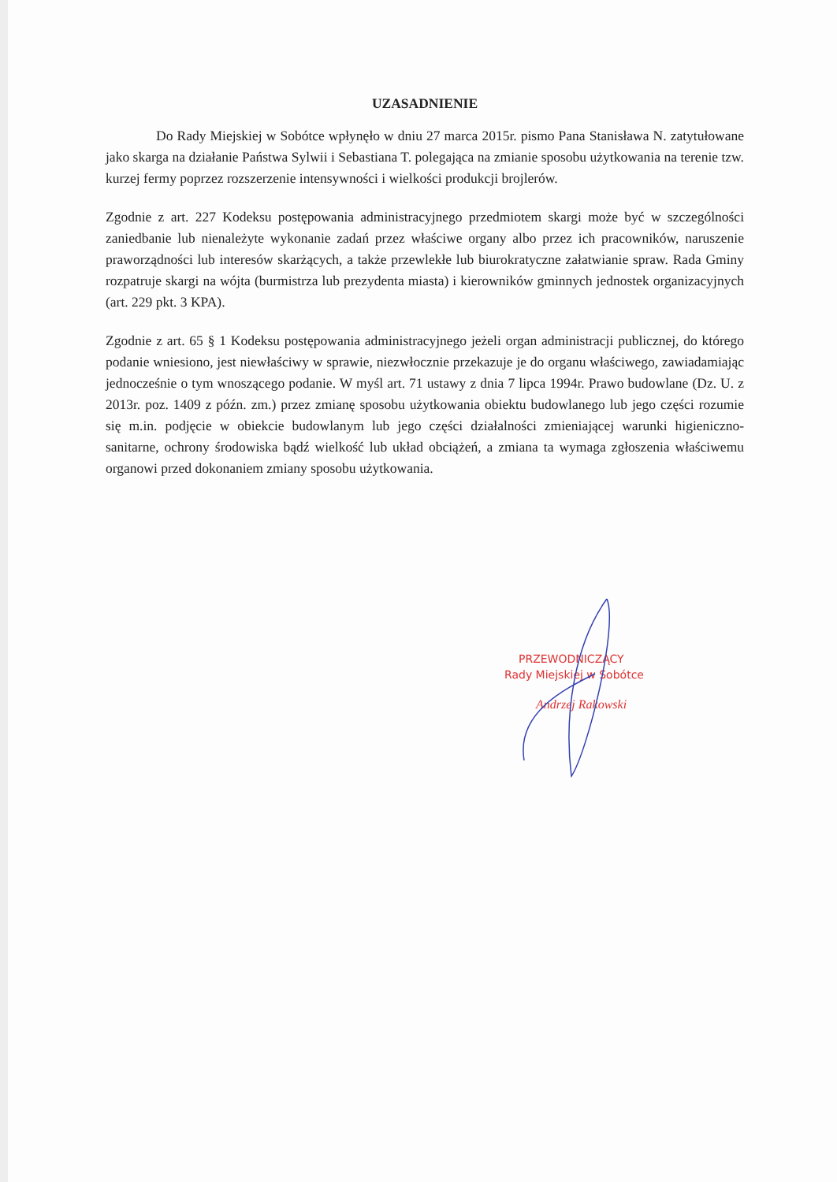UZASADNIENIE
Do Rady Miejskiej w Sobótce wpłynęło w dniu 27 marca 2015r. pismo Pana Stanisława N. zatytułowane jako skarga na działanie Państwa Sylwii i Sebastiana T. polegająca na zmianie sposobu użytkowania na terenie tzw. kurzej fermy poprzez rozszerzenie intensywności i wielkości produkcji brojlerów.
Zgodnie z art. 227 Kodeksu postępowania administracyjnego przedmiotem skargi może być w szczególności zaniedbanie lub nienależyte wykonanie zadań przez właściwe organy albo przez ich pracowników, naruszenie praworządności lub interesów skarżących, a także przewlekłe lub biurokratyczne załatwianie spraw. Rada Gminy rozpatruje skargi na wójta (burmistrza lub prezydenta miasta) i kierowników gminnych jednostek organizacyjnych (art. 229 pkt. 3 KPA).
Zgodnie z art. 65 § 1 Kodeksu postępowania administracyjnego jeżeli organ administracji publicznej, do którego podanie wniesiono, jest niewłaściwy w sprawie, niezwłocznie przekazuje je do organu właściwego, zawiadamiając jednocześnie o tym wnoszącego podanie. W myśl art. 71 ustawy z dnia 7 lipca 1994r. Prawo budowlane (Dz. U. z 2013r. poz. 1409 z późn. zm.) przez zmianę sposobu użytkowania obiektu budowlanego lub jego części rozumie się m.in. podjęcie w obiekcie budowlanym lub jego części działalności zmieniającej warunki higieniczno-sanitarne, ochrony środowiska bądź wielkość lub układ obciążeń, a zmiana ta wymaga zgłoszenia właściwemu organowi przed dokonaniem zmiany sposobu użytkowania.
PRZEWODNICZĄCY
Rady Miejskiej w Sobótce
Andrzej Rakowski